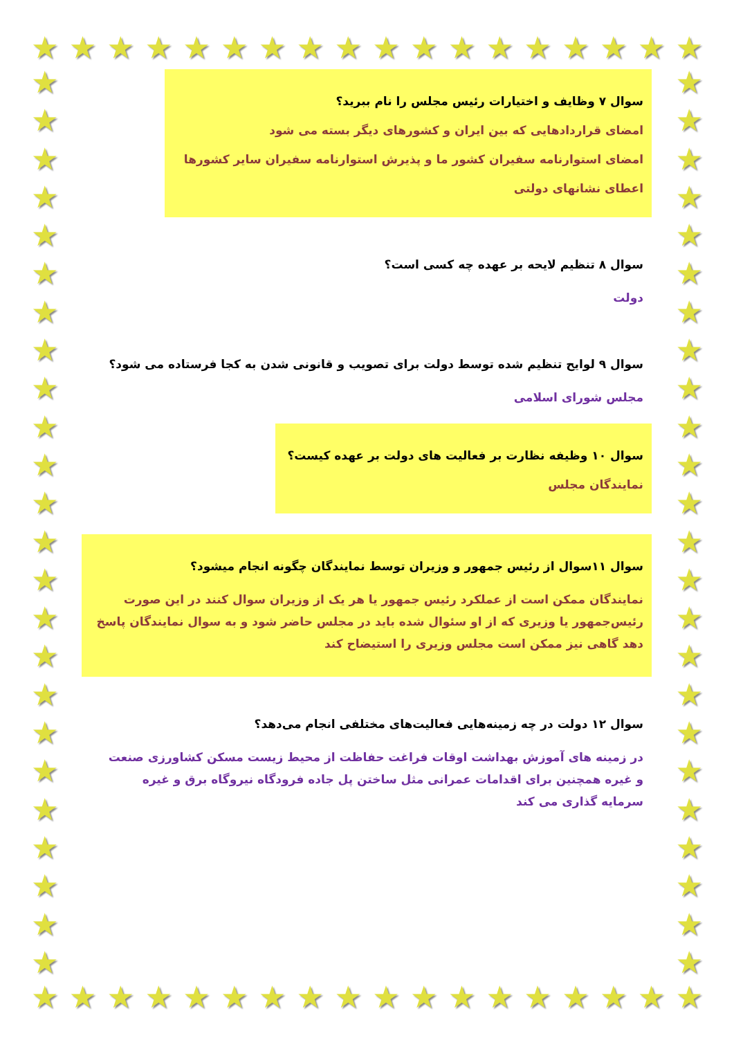★ ★ ★ ★ ★ ★ ★ ★ ★ ★ ★ ★ ★ ★ ★ ★ ★ ★
★
★
★
★
★
★
★
★
★
★
★
★
★
★
★
★
★
★
★
★
★
★
★
★
★
★
★
★
★
★
★
★
★
★
★
★
★
★
★
★
★
★
★
★
★
★
★
★
★ ★ ★ ★ ★ ★ ★ ★ ★ ★ ★ ★ ★ ★ ★ ★ ★ ★
سوال ۷ وظایف و اختیارات رئیس مجلس را نام ببرید؟
امضای قراردادهایی که بین ایران و کشورهای دیگر بسته می شود
امضای استوارنامه سفیران کشور ما و پذیرش استوارنامه سفیران سایر کشورها
اعطای نشانهای دولتی
سوال ۸ تنظیم لایحه بر عهده چه کسی است؟
دولت
سوال ۹ لوایح تنظیم شده توسط دولت برای تصویب و قانونی شدن به کجا فرستاده می شود؟
مجلس شورای اسلامی
سوال ۱۰ وظیفه نظارت بر فعالیت های دولت بر عهده کیست؟
نمایندگان مجلس
سوال ۱۱سوال از رئیس جمهور و وزیران توسط نمایندگان چگونه انجام میشود؟
نمایندگان ممکن است از عملکرد رئیس جمهور یا هر یک از وزیران سوال کنند در این صورت رئیس‌جمهور یا وزیری که از او سئوال شده باید در مجلس حاضر شود و به سوال نمایندگان پاسخ دهد گاهی نیز ممکن است مجلس وزیری را استیضاح کند
سوال ۱۲ دولت در چه زمینه‌هایی فعالیت‌های مختلفی انجام می‌دهد؟
در زمینه های آموزش بهداشت اوقات فراغت حفاظت از محیط زیست مسکن کشاورزی صنعت و غیره همچنین برای اقدامات عمرانی مثل ساختن پل جاده فرودگاه نیروگاه برق و غیره سرمایه گذاری می کند